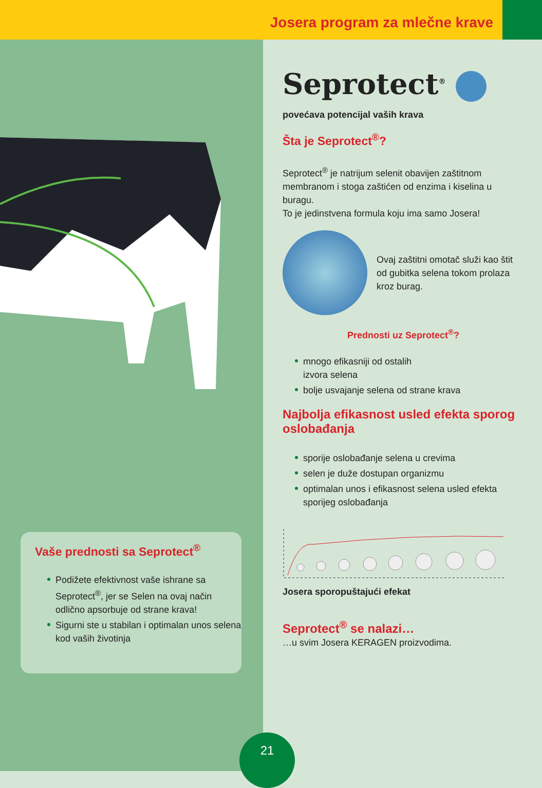Josera program za mlečne krave
Vaše prednosti sa Seprotect<sup>®</sup>
Podižete efektivnost vaše ishrane sa Seprotect<sup>®</sup>, jer se Selen na ovaj način odlično apsorbuje od strane krava!
Sigurni ste u stabilan i optimalan unos selena kod vaših životinja
Seprotect<sup>®</sup>
povećava potencijal vaših krava
Šta je Seprotect<sup>®</sup>?
Seprotect<sup>®</sup> je natrijum selenit obavijen zaštitnom membranom i stoga zaštićen od enzima i kiselina u buragu.
To je jedinstvena formula koju ima samo Josera!
Ovaj zaštitni omotač služi kao štit od gubitka selena tokom prolaza kroz burag.
Prednosti uz Seprotect<sup>®</sup>?
mnogo efikasniji od ostalih
izvora selena
bolje usvajanje selena od strane krava
Najbolja efikasnost usled efekta sporog oslobađanja
sporije oslobađanje selena u crevima
selen je duže dostupan organizmu
optimalan unos i efikasnost selena usled efekta sporijeg oslobađanja
Josera sporopuštajući efekat
Seprotect<sup>®</sup> se nalazi…
…u svim Josera KERAGEN proizvodima.
21